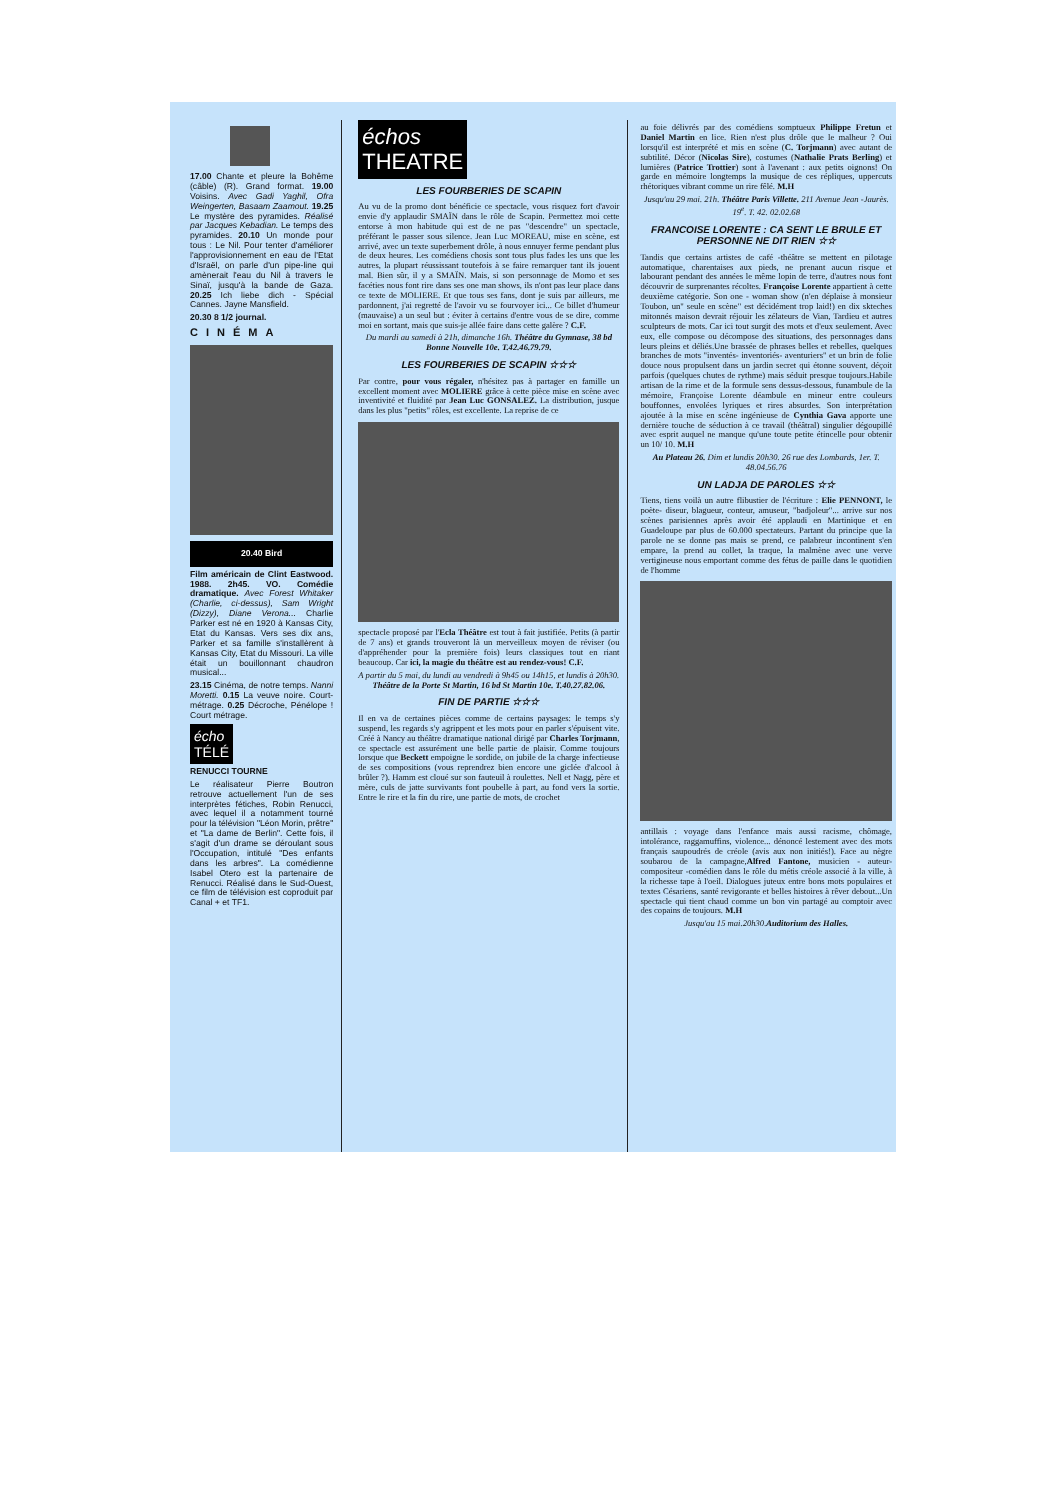17.00 Chante et pleure la Bohême (câble) (R). Grand format. 19.00 Voisins. Avec Gadi Yaghil, Ofra Weingerten, Basaam Zaamout. 19.25 Le mystère des pyramides. Réalisé par Jacques Kebadian. Le temps des pyramides. 20.10 Un monde pour tous : Le Nil. Pour tenter d'améliorer l'approvisionnement en eau de l'Etat d'Israël, on parle d'un pipe-line qui amènerait l'eau du Nil à travers le Sinaï, jusqu'à la bande de Gaza. 20.25 Ich liebe dich - Spécial Cannes. Jayne Mansfield.
20.30 8 1/2 journal.
CINÉMA
20.40 Bird
Film américain de Clint Eastwood. 1988. 2h45. VO. Comédie dramatique. Avec Forest Whitaker (Charlie, ci-dessus), Sam Wright (Dizzy), Diane Verona... Charlie Parker est né en 1920 à Kansas City, Etat du Kansas. Vers ses dix ans, Parker et sa famille s'installèrent à Kansas City, Etat du Missouri. La ville était un bouillonnant chaudron musical...
23.15 Cinéma, de notre temps. Nanni Moretti. 0.15 La veuve noire. Court-métrage. 0.25 Décroche, Pénélope ! Court métrage.
écho
TÉLÉ
RENUCCI TOURNE
Le réalisateur Pierre Boutron retrouve actuellement l'un de ses interprètes fétiches, Robin Renucci, avec lequel il a notamment tourné pour la télévision "Léon Morin, prêtre" et "La dame de Berlin". Cette fois, il s'agit d'un drame se déroulant sous l'Occupation, intitulé "Des enfants dans les arbres". La comédienne Isabel Otero est la partenaire de Renucci. Réalisé dans le Sud-Ouest, ce film de télévision est coproduit par Canal + et TF1.
échos
THEATRE
LES FOURBERIES DE SCAPIN
Au vu de la promo dont bénéficie ce spectacle, vous risquez fort d'avoir envie d'y applaudir SMAÏN dans le rôle de Scapin. Permettez moi cette entorse à mon habitude qui est de ne pas "descendre" un spectacle, préférant le passer sous silence. Jean Luc MOREAU, mise en scène, est arrivé, avec un texte superbement drôle, à nous ennuyer ferme pendant plus de deux heures. Les comédiens chosis sont tous plus fades les uns que les autres, la plupart réussissant toutefois à se faire remarquer tant ils jouent mal. Bien sûr, il y a SMAÏN. Mais, si son personnage de Momo et ses facéties nous font rire dans ses one man shows, ils n'ont pas leur place dans ce texte de MOLIERE. Et que tous ses fans, dont je suis par ailleurs, me pardonnent, j'ai regretté de l'avoir vu se fourvoyer ici... Ce billet d'humeur (mauvaise) a un seul but : éviter à certains d'entre vous de se dire, comme moi en sortant, mais que suis-je allée faire dans cette galère ? C.F.
Du mardi au samedi à 21h, dimanche 16h. Théâtre du Gymnase, 38 bd Bonne Nouvelle 10e. T.42.46.79.79.
LES FOURBERIES DE SCAPIN ☆☆☆
Par contre, pour vous régaler, n'hésitez pas à partager en famille un excellent moment avec MOLIERE grâce à cette pièce mise en scène avec inventivité et fluidité par Jean Luc GONSALEZ. La distribution, jusque dans les plus "petits" rôles, est excellente. La reprise de ce
spectacle proposé par l'Ecla Théâtre est tout à fait justifiée. Petits (à partir de 7 ans) et grands trouveront là un merveilleux moyen de réviser (ou d'appréhender pour la première fois) leurs classiques tout en riant beaucoup. Car ici, la magie du théâtre est au rendez-vous! C.F.
A partir du 5 mai, du lundi au vendredi à 9h45 ou 14h15, et lundis à 20h30. Théâtre de la Porte St Martin, 16 bd St Martin 10e. T.40.27.82.06.
FIN DE PARTIE ☆☆☆
Il en va de certaines pièces comme de certains paysages: le temps s'y suspend, les regards s'y agrippent et les mots pour en parler s'épuisent vite. Créé à Nancy au théâtre dramatique national dirigé par Charles Torjmann, ce spectacle est assurément une belle partie de plaisir. Comme toujours lorsque que Beckett empoigne le sordide, on jubile de la charge infectieuse de ses compositions (vous reprendrez bien encore une giclée d'alcool à brûler ?). Hamm est cloué sur son fauteuil à roulettes. Nell et Nagg, père et mère, culs de jatte survivants font poubelle à part, au fond vers la sortie. Entre le rire et la fin du rire, une partie de mots, de crochet
au foie délivrés par des comédiens somptueux Philippe Fretun et Daniel Martin en lice. Rien n'est plus drôle que le malheur ? Oui lorsqu'il est interprété et mis en scène (C. Torjmann) avec autant de subtilité. Décor (Nicolas Sire), costumes (Nathalie Prats Berling) et lumières (Patrice Trottier) sont à l'avenant : aux petits oignons! On garde en mémoire longtemps la musique de ces répliques, uppercuts rhétoriques vibrant comme un rire fêlé. M.H
Jusqu'au 29 mai. 21h. Théâtre Paris Villette. 211 Avenue Jean -Jaurès. 19<sup>e</sup>. T. 42. 02.02.68
FRANCOISE LORENTE : CA SENT LE BRULE ET PERSONNE NE DIT RIEN ☆☆
Tandis que certains artistes de café -théâtre se mettent en pilotage automatique, charentaises aux pieds, ne prenant aucun risque et labourant pendant des années le même lopin de terre, d'autres nous font découvrir de surprenantes récoltes. Françoise Lorente appartient à cette deuxième catégorie. Son one - woman show (n'en déplaise à monsieur Toubon, un" seule en scène" est décidément trop laid!) en dix skteches mitonnés maison devrait réjouir les zélateurs de Vian, Tardieu et autres sculpteurs de mots. Car ici tout surgit des mots et d'eux seulement. Avec eux, elle compose ou décompose des situations, des personnages dans leurs pleins et déliés.Une brassée de phrases belles et rebelles, quelques branches de mots "inventés- inventoriés- aventuriers" et un brin de folie douce nous propulsent dans un jardin secret qui étonne souvent, déçoit parfois (quelques chutes de rythme) mais séduit presque toujours.Habile artisan de la rime et de la formule sens dessus-dessous, funambule de la mémoire, Françoise Lorente déambule en mineur entre couleurs bouffonnes, envolées lyriques et rires absurdes. Son interprétation ajoutée à la mise en scène ingénieuse de Cynthia Gava apporte une dernière touche de séduction à ce travail (théâtral) singulier dégoupillé avec esprit auquel ne manque qu'une toute petite étincelle pour obtenir un 10/ 10. M.H
Au Plateau 26. Dim et lundis 20h30. 26 rue des Lombards, 1er. T. 48.04.56.76
UN LADJA DE PAROLES ☆☆
Tiens, tiens voilà un autre flibustier de l'écriture : Elie PENNONT, le poète- diseur, blagueur, conteur, amuseur, "badjoleur"... arrive sur nos scènes parisiennes après avoir été applaudi en Martinique et en Guadeloupe par plus de 60.000 spectateurs. Partant du principe que la parole ne se donne pas mais se prend, ce palabreur incontinent s'en empare, la prend au collet, la traque, la malmène avec une verve vertigineuse nous emportant comme des fétus de paille dans le quotidien de l'homme
antillais : voyage dans l'enfance mais aussi racisme, chômage, intolérance, raggamuffins, violence... dénoncé lestement avec des mots français saupoudrés de créole (avis aux non initiés!). Face au nègre soubarou de la campagne,Alfred Fantone, musicien - auteur- compositeur -comédien dans le rôle du métis créole associé à la ville, à la richesse tape à l'oeil. Dialogues juteux entre bons mots populaires et textes Césariens, santé revigorante et belles histoires à rêver debout...Un spectacle qui tient chaud comme un bon vin partagé au comptoir avec des copains de toujours. M.H
Jusqu'au 15 mai.20h30.Auditorium des Halles.